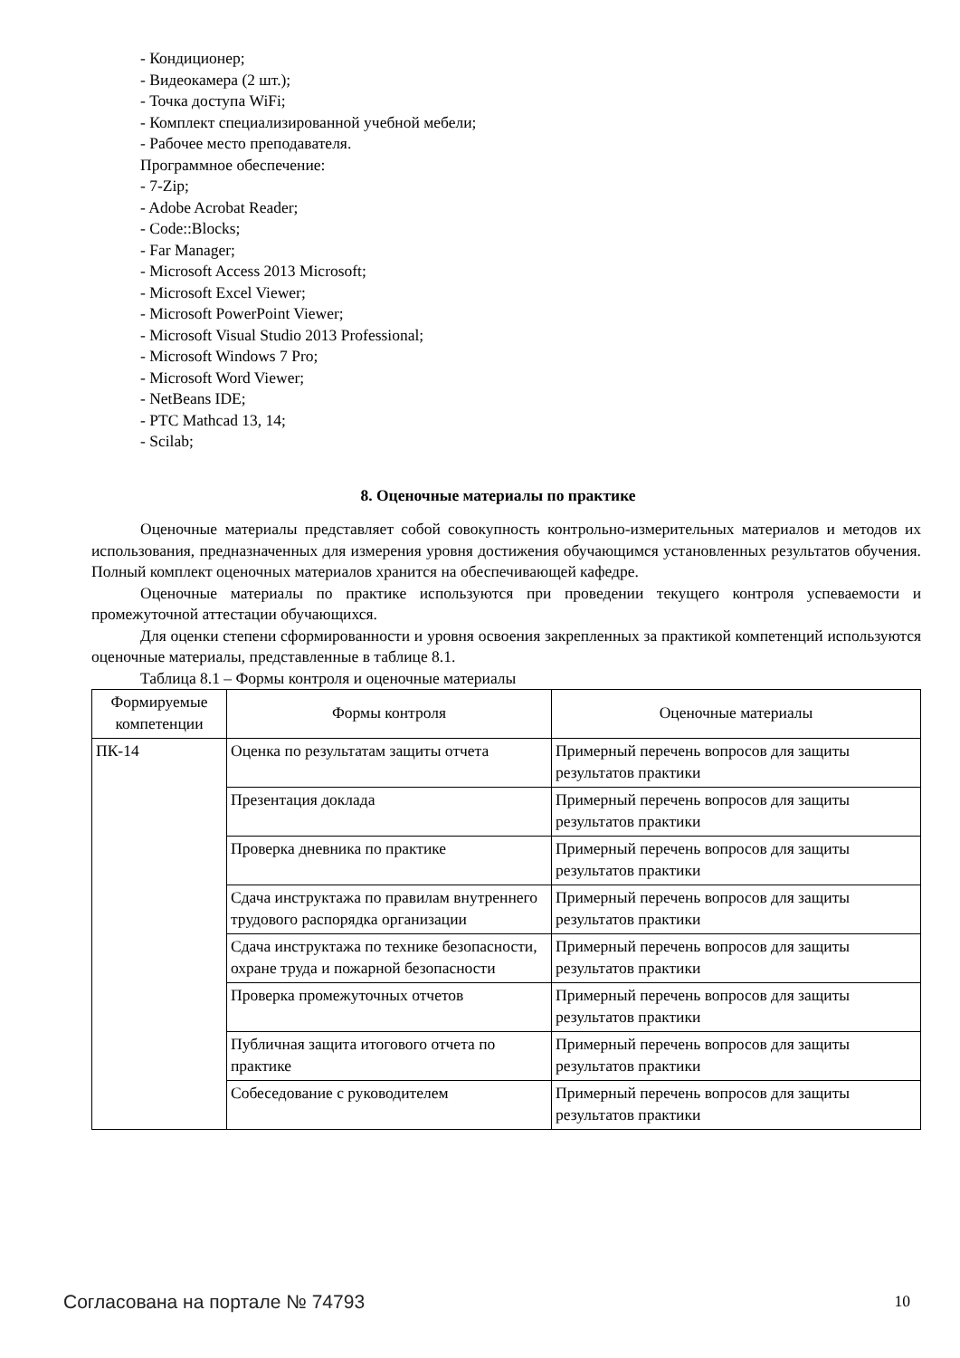- Кондиционер;
- Видеокамера (2 шт.);
- Точка доступа WiFi;
- Комплект специализированной учебной мебели;
- Рабочее место преподавателя.
Программное обеспечение:
- 7-Zip;
- Adobe Acrobat Reader;
- Code::Blocks;
- Far Manager;
- Microsoft Access 2013 Microsoft;
- Microsoft Excel Viewer;
- Microsoft PowerPoint Viewer;
- Microsoft Visual Studio 2013 Professional;
- Microsoft Windows 7 Pro;
- Microsoft Word Viewer;
- NetBeans IDE;
- PTC Mathcad 13, 14;
- Scilab;
8. Оценочные материалы по практике
Оценочные материалы представляет собой совокупность контрольно-измерительных материалов и методов их использования, предназначенных для измерения уровня достижения обучающимся установленных результатов обучения. Полный комплект оценочных материалов хранится на обеспечивающей кафедре.
Оценочные материалы по практике используются при проведении текущего контроля успеваемости и промежуточной аттестации обучающихся.
Для оценки степени сформированности и уровня освоения закрепленных за практикой компетенций используются оценочные материалы, представленные в таблице 8.1.
Таблица 8.1 – Формы контроля и оценочные материалы
| Формируемые компетенции | Формы контроля | Оценочные материалы |
| --- | --- | --- |
| ПК-14 | Оценка по результатам защиты отчета | Примерный перечень вопросов для защиты результатов практики |
| | Презентация доклада | Примерный перечень вопросов для защиты результатов практики |
| | Проверка дневника по практике | Примерный перечень вопросов для защиты результатов практики |
| | Сдача инструктажа по правилам внутреннего трудового распорядка организации | Примерный перечень вопросов для защиты результатов практики |
| | Сдача инструктажа по технике безопасности, охране труда и пожарной безопасности | Примерный перечень вопросов для защиты результатов практики |
| | Проверка промежуточных отчетов | Примерный перечень вопросов для защиты результатов практики |
| | Публичная защита итогового отчета по практике | Примерный перечень вопросов для защиты результатов практики |
| | Собеседование с руководителем | Примерный перечень вопросов для защиты результатов практики |
Согласована на портале № 74793 10